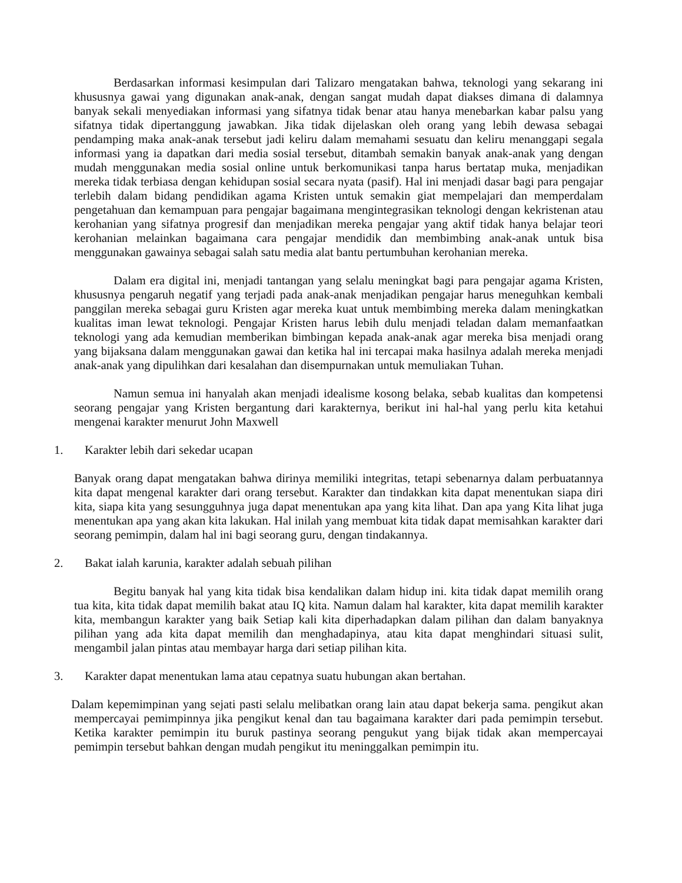Berdasarkan informasi kesimpulan dari Talizaro mengatakan bahwa, teknologi yang sekarang ini khususnya gawai yang digunakan anak-anak, dengan sangat mudah dapat diakses dimana di dalamnya banyak sekali menyediakan informasi yang sifatnya tidak benar atau hanya menebarkan kabar palsu yang sifatnya tidak dipertanggung jawabkan. Jika tidak dijelaskan oleh orang yang lebih dewasa sebagai pendamping maka anak-anak tersebut jadi keliru dalam memahami sesuatu dan keliru menanggapi segala informasi yang ia dapatkan dari media sosial tersebut, ditambah semakin banyak anak-anak yang dengan mudah menggunakan media sosial online untuk berkomunikasi tanpa harus bertatap muka, menjadikan mereka tidak terbiasa dengan kehidupan sosial secara nyata (pasif). Hal ini menjadi dasar bagi para pengajar terlebih dalam bidang pendidikan agama Kristen untuk semakin giat mempelajari dan memperdalam pengetahuan dan kemampuan para pengajar bagaimana mengintegrasikan teknologi dengan kekristenan atau kerohanian yang sifatnya progresif dan menjadikan mereka pengajar yang aktif tidak hanya belajar teori kerohanian melainkan bagaimana cara pengajar mendidik dan membimbing anak-anak untuk bisa menggunakan gawainya sebagai salah satu media alat bantu pertumbuhan kerohanian mereka.
Dalam era digital ini, menjadi tantangan yang selalu meningkat bagi para pengajar agama Kristen, khususnya pengaruh negatif yang terjadi pada anak-anak menjadikan pengajar harus meneguhkan kembali panggilan mereka sebagai guru Kristen agar mereka kuat untuk membimbing mereka dalam meningkatkan kualitas iman lewat teknologi. Pengajar Kristen harus lebih dulu menjadi teladan dalam memanfaatkan teknologi yang ada kemudian memberikan bimbingan kepada anak-anak agar mereka bisa menjadi orang yang bijaksana dalam menggunakan gawai dan ketika hal ini tercapai maka hasilnya adalah mereka menjadi anak-anak yang dipulihkan dari kesalahan dan disempurnakan untuk memuliakan Tuhan.
Namun semua ini hanyalah akan menjadi idealisme kosong belaka, sebab kualitas dan kompetensi seorang pengajar yang Kristen bergantung dari karakternya, berikut ini hal-hal yang perlu kita ketahui mengenai karakter menurut John Maxwell
1. Karakter lebih dari sekedar ucapan
Banyak orang dapat mengatakan bahwa dirinya memiliki integritas, tetapi sebenarnya dalam perbuatannya kita dapat mengenal karakter dari orang tersebut. Karakter dan tindakkan kita dapat menentukan siapa diri kita, siapa kita yang sesungguhnya juga dapat menentukan apa yang kita lihat. Dan apa yang Kita lihat juga menentukan apa yang akan kita lakukan. Hal inilah yang membuat kita tidak dapat memisahkan karakter dari seorang pemimpin, dalam hal ini bagi seorang guru, dengan tindakannya.
2. Bakat ialah karunia, karakter adalah sebuah pilihan
Begitu banyak hal yang kita tidak bisa kendalikan dalam hidup ini. kita tidak dapat memilih orang tua kita, kita tidak dapat memilih bakat atau IQ kita. Namun dalam hal karakter, kita dapat memilih karakter kita, membangun karakter yang baik Setiap kali kita diperhadapkan dalam pilihan dan dalam banyaknya pilihan yang ada kita dapat memilih dan menghadapinya, atau kita dapat menghindari situasi sulit, mengambil jalan pintas atau membayar harga dari setiap pilihan kita.
3. Karakter dapat menentukan lama atau cepatnya suatu hubungan akan bertahan.
Dalam kepemimpinan yang sejati pasti selalu melibatkan orang lain atau dapat bekerja sama. pengikut akan mempercayai pemimpinnya jika pengikut kenal dan tau bagaimana karakter dari pada pemimpin tersebut. Ketika karakter pemimpin itu buruk pastinya seorang pengukut yang bijak tidak akan mempercayai pemimpin tersebut bahkan dengan mudah pengikut itu meninggalkan pemimpin itu.